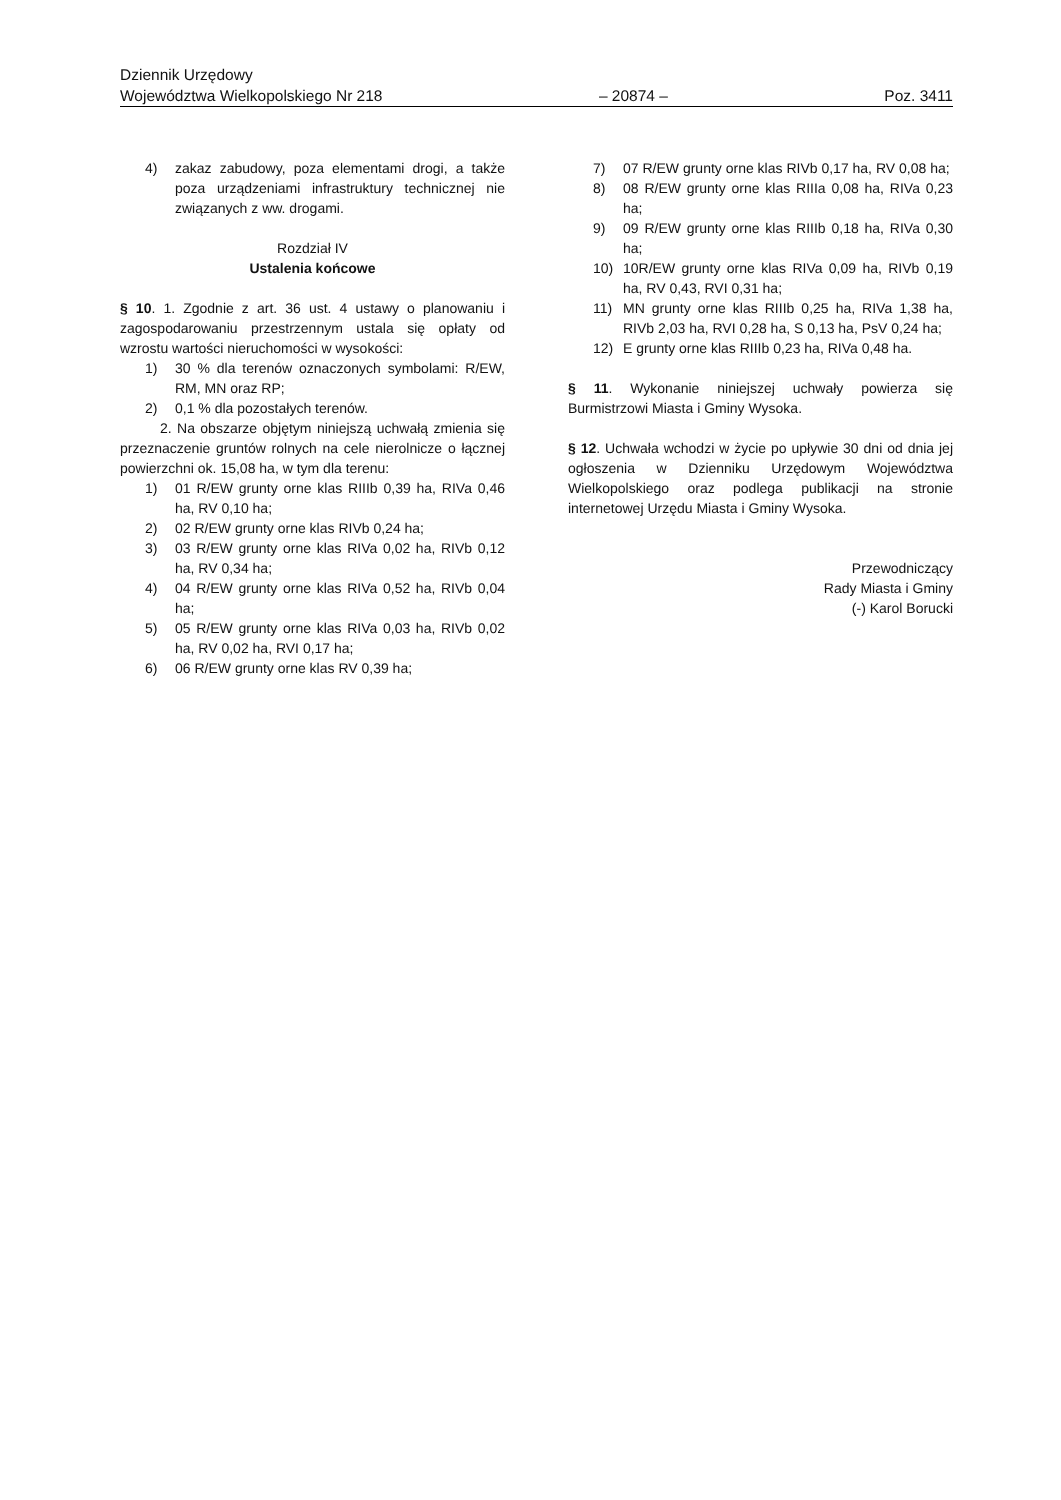Dziennik Urzędowy
Województwa Wielkopolskiego Nr 218 – 20874 – Poz. 3411
4) zakaz zabudowy, poza elementami drogi, a także poza urządzeniami infrastruktury technicznej nie związanych z ww. drogami.
Rozdział IV
Ustalenia końcowe
§ 10. 1. Zgodnie z art. 36 ust. 4 ustawy o planowaniu i zagospodarowaniu przestrzennym ustala się opłaty od wzrostu wartości nieruchomości w wysokości:
1) 30 % dla terenów oznaczonych symbolami: R/EW, RM, MN oraz RP;
2) 0,1 % dla pozostałych terenów.
2. Na obszarze objętym niniejszą uchwałą zmienia się przeznaczenie gruntów rolnych na cele nierolnicze o łącznej powierzchni ok. 15,08 ha, w tym dla terenu:
1) 01 R/EW grunty orne klas RIIIb 0,39 ha, RIVa 0,46 ha, RV 0,10 ha;
2) 02 R/EW grunty orne klas RIVb 0,24 ha;
3) 03 R/EW grunty orne klas RIVa 0,02 ha, RIVb 0,12 ha, RV 0,34 ha;
4) 04 R/EW grunty orne klas RIVa 0,52 ha, RIVb 0,04 ha;
5) 05 R/EW grunty orne klas RIVa 0,03 ha, RIVb 0,02 ha, RV 0,02 ha, RVI 0,17 ha;
6) 06 R/EW grunty orne klas RV 0,39 ha;
7) 07 R/EW grunty orne klas RIVb 0,17 ha, RV 0,08 ha;
8) 08 R/EW grunty orne klas RIIIa 0,08 ha, RIVa 0,23 ha;
9) 09 R/EW grunty orne klas RIIIb 0,18 ha, RIVa 0,30 ha;
10) 10R/EW grunty orne klas RIVa 0,09 ha, RIVb 0,19 ha, RV 0,43, RVI 0,31 ha;
11) MN grunty orne klas RIIIb 0,25 ha, RIVa 1,38 ha, RIVb 2,03 ha, RVI 0,28 ha, S 0,13 ha, PsV 0,24 ha;
12) E grunty orne klas RIIIb 0,23 ha, RIVa 0,48 ha.
§ 11. Wykonanie niniejszej uchwały powierza się Burmistrzowi Miasta i Gminy Wysoka.
§ 12. Uchwała wchodzi w życie po upływie 30 dni od dnia jej ogłoszenia w Dzienniku Urzędowym Województwa Wielkopolskiego oraz podlega publikacji na stronie internetowej Urzędu Miasta i Gminy Wysoka.
Przewodniczący
Rady Miasta i Gminy
(-) Karol Borucki